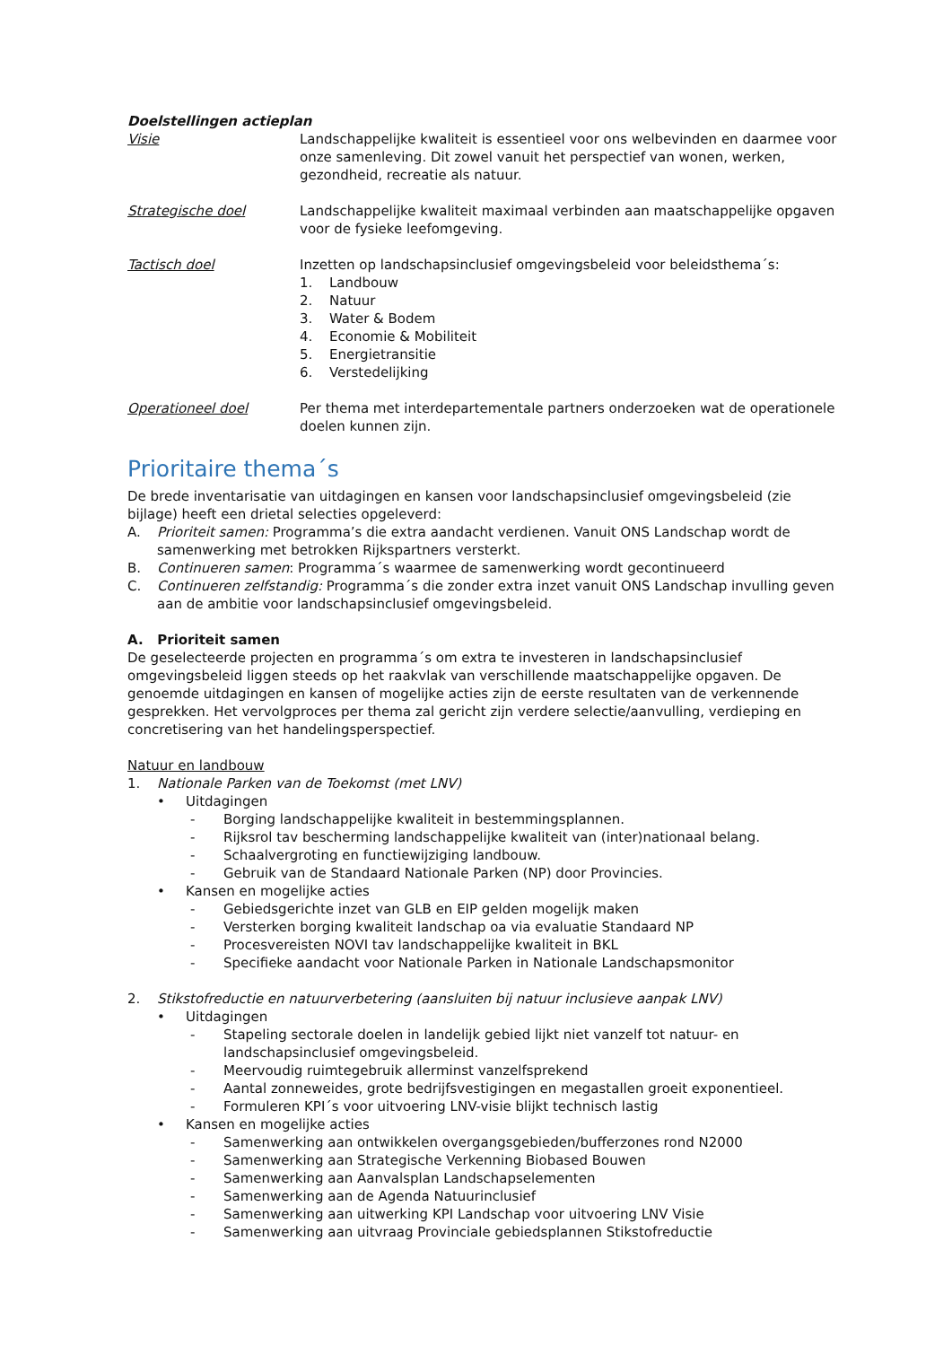Doelstellingen actieplan
Visie Landschappelijke kwaliteit is essentieel voor ons welbevinden en daarmee voor onze samenleving. Dit zowel vanuit het perspectief van wonen, werken, gezondheid, recreatie als natuur.
Strategische doel Landschappelijke kwaliteit maximaal verbinden aan maatschappelijke opgaven voor de fysieke leefomgeving.
Tactisch doel Inzetten op landschapsinclusief omgevingsbeleid voor beleidsthema´s:
1. Landbouw
2. Natuur
3. Water & Bodem
4. Economie & Mobiliteit
5. Energietransitie
6. Verstedelijking
Operationeel doel Per thema met interdepartementale partners onderzoeken wat de operationele doelen kunnen zijn.
Prioritaire thema´s
De brede inventarisatie van uitdagingen en kansen voor landschapsinclusief omgevingsbeleid (zie bijlage) heeft een drietal selecties opgeleverd:
A. Prioriteit samen: Programma’s die extra aandacht verdienen. Vanuit ONS Landschap wordt de samenwerking met betrokken Rijkspartners versterkt.
B. Continueren samen: Programma´s waarmee de samenwerking wordt gecontinueerd
C. Continueren zelfstandig: Programma´s die zonder extra inzet vanuit ONS Landschap invulling geven aan de ambitie voor landschapsinclusief omgevingsbeleid.
A. Prioriteit samen
De geselecteerde projecten en programma´s om extra te investeren in landschapsinclusief omgevingsbeleid liggen steeds op het raakvlak van verschillende maatschappelijke opgaven. De genoemde uitdagingen en kansen of mogelijke acties zijn de eerste resultaten van de verkennende gesprekken. Het vervolgproces per thema zal gericht zijn verdere selectie/aanvulling, verdieping en concretisering van het handelingsperspectief.
Natuur en landbouw
1. Nationale Parken van de Toekomst (met LNV)
• Uitdagingen
- Borging landschappelijke kwaliteit in bestemmingsplannen.
- Rijksrol tav bescherming landschappelijke kwaliteit van (inter)nationaal belang.
- Schaalvergroting en functiewijziging landbouw.
- Gebruik van de Standaard Nationale Parken (NP) door Provincies.
• Kansen en mogelijke acties
- Gebiedsgerichte inzet van GLB en EIP gelden mogelijk maken
- Versterken borging kwaliteit landschap oa via evaluatie Standaard NP
- Procesvereisten NOVI tav landschappelijke kwaliteit in BKL
- Specifieke aandacht voor Nationale Parken in Nationale Landschapsmonitor
2. Stikstofreductie en natuurverbetering (aansluiten bij natuur inclusieve aanpak LNV)
• Uitdagingen
- Stapeling sectorale doelen in landelijk gebied lijkt niet vanzelf tot natuur- en landschapsinclusief omgevingsbeleid.
- Meervoudig ruimtegebruik allerminst vanzelfsprekend
- Aantal zonneweides, grote bedrijfsvestigingen en megastallen groeit exponentieel.
- Formuleren KPI´s voor uitvoering LNV-visie blijkt technisch lastig
• Kansen en mogelijke acties
- Samenwerking aan ontwikkelen overgangsgebieden/bufferzones rond N2000
- Samenwerking aan Strategische Verkenning Biobased Bouwen
- Samenwerking aan Aanvalsplan Landschapselementen
- Samenwerking aan de Agenda Natuurinclusief
- Samenwerking aan uitwerking KPI Landschap voor uitvoering LNV Visie
- Samenwerking aan uitvraag Provinciale gebiedsplannen Stikstofreductie